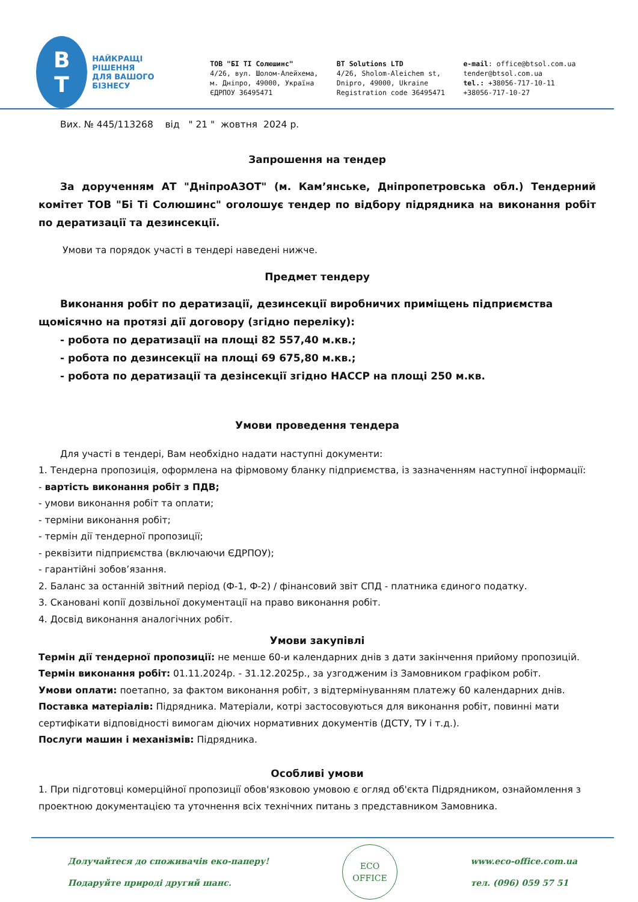B
T
НАЙКРАЩІ РІШЕННЯ
ДЛЯ ВАШОГО БІЗНЕСУ
ТОВ "БІ ТІ Солюшинс"
4/26, вул. Шолом-Алейхема,
м. Дніпро, 49000, Україна
ЄДРПОУ 36495471
BT Solutions LTD
4/26, Sholom-Aleichem st,
Dnipro, 49000, Ukraine
Registration code 36495471
e-mail: office@btsol.com.ua
tender@btsol.com.ua
tel.: +38056-717-10-11
+38056-717-10-27
Вих. № 445/113268 від " 21 " жовтня 2024 р.
Запрошення на тендер
За дорученням АТ "ДніпроАЗОТ" (м. Кам’янське, Дніпропетровська обл.) Тендерний комітет ТОВ "Бі Ті Солюшинс" оголошує тендер по відбору підрядника на виконання робіт по дератизації та дезинсекції.
Умови та порядок участі в тендері наведені нижче.
Предмет тендеру
Виконання робіт по дератизації, дезинсекції виробничих приміщень підприємства щомісячно на протязі дії договору (згідно переліку):
- робота по дератизації на площі 82 557,40 м.кв.;
- робота по дезинсекції на площі 69 675,80 м.кв.;
- робота по дератизації та дезінсекції згідно HACCP на площі 250 м.кв.
Умови проведення тендера
Для участі в тендері, Вам необхідно надати наступні документи:
1. Тендерна пропозиція, оформлена на фірмовому бланку підприємства, із зазначенням наступної інформації:
- вартість виконання робіт з ПДВ;
- умови виконання робіт та оплати;
- терміни виконання робіт;
- термін дії тендерної пропозиції;
- реквізити підприємства (включаючи ЄДРПОУ);
- гарантійні зобов’язання.
2. Баланс за останній звітний період (Ф-1, Ф-2) / фінансовий звіт СПД - платника єдиного податку.
3. Скановані копії дозвільної документації на право виконання робіт.
4. Досвід виконання аналогічних робіт.
Умови закупівлі
Термін дії тендерної пропозиції: не менше 60-и календарних днів з дати закінчення прийому пропозицій.
Термін виконання робіт: 01.11.2024р. - 31.12.2025р., за узгодженим із Замовником графіком робіт.
Умови оплати: поетапно, за фактом виконання робіт, з відтермінуванням платежу 60 календарних днів.
Поставка матеріалів: Підрядника. Матеріали, котрі застосовуються для виконання робіт, повинні мати сертифікати відповідності вимогам діючих нормативних документів (ДСТУ, ТУ і т.д.).
Послуги машин і механізмів: Підрядника.
Особливі умови
1. При підготовці комерційної пропозиції обов'язковою умовою є огляд об'єкта Підрядником, ознайомлення з проектною документацією та уточнення всіх технічних питань з представником Замовника.
Долучайтеся до споживачів еко-паперу!
Подаруйте природі другий шанс.
ECO
OFFICE
www.eco-office.com.ua
тел. (096) 059 57 51